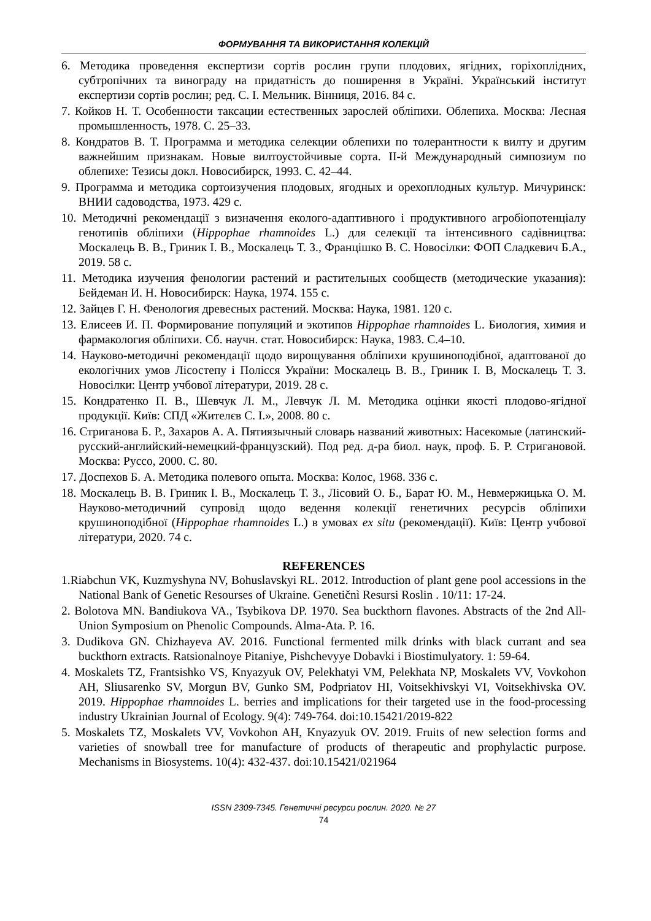ФОРМУВАННЯ ТА ВИКОРИСТАННЯ КОЛЕКЦІЙ
6. Методика проведення експертизи сортів рослин групи плодових, ягідних, горіхоплідних, субтропічних та винограду на придатність до поширення в Україні. Український інститут експертизи сортів рослин; ред. С. І. Мельник. Вінниця, 2016. 84 с.
7. Койков Н. Т. Особенности таксации естественных зарослей обліпихи. Облепиха. Москва: Лесная промышленность, 1978. С. 25–33.
8. Кондратов В. Т. Программа и методика селекции облепихи по толерантности к вилту и другим важнейшим признакам. Новые вилтоустойчивые сорта. ІІ-й Международный симпозиум по облепихе: Тезисы докл. Новосибирск, 1993. С. 42–44.
9. Программа и методика сортоизучения плодовых, ягодных и орехоплодных культур. Мичуринск: ВНИИ садоводства, 1973. 429 с.
10. Методичні рекомендації з визначення еколого-адаптивного і продуктивного агробіопотенціалу генотипів обліпихи (Hippophae rhamnoides L.) для селекції та інтенсивного садівництва: Москалець В. В., Гриник І. В., Москалець Т. З., Францішко В. С. Новосілки: ФОП Сладкевич Б.А., 2019. 58 с.
11. Методика изучения фенологии растений и растительных сообществ (методические указания): Бейдеман И. Н. Новосибирск: Наука, 1974. 155 с.
12. Зайцев Г. Н. Фенология древесных растений. Москва: Наука, 1981. 120 с.
13. Елисеев И. П. Формирование популяций и экотипов Hippophae rhamnoides L. Биология, химия и фармакология обліпихи. Сб. научн. стат. Новосибирск: Наука, 1983. С.4–10.
14. Науково-методичні рекомендації щодо вирощування обліпихи крушиноподібної, адаптованої до екологічних умов Лісостепу і Полісся України: Москалець В. В., Гриник І. В, Москалець Т. З. Новосілки: Центр учбової літератури, 2019. 28 с.
15. Кондратенко П. В., Шевчук Л. М., Левчук Л. М. Методика оцінки якості плодово-ягідної продукції. Київ: СПД «Жителєв С. І.», 2008. 80 с.
16. Стриганова Б. Р., Захаров А. А. Пятиязычный словарь названий животных: Насекомые (латинский-русский-английский-немецкий-французский). Под ред. д-ра биол. наук, проф. Б. Р. Стригановой. Москва: Руссо, 2000. С. 80.
17. Доспехов Б. А. Методика полевого опыта. Москва: Колос, 1968. 336 с.
18. Москалець В. В. Гриник І. В., Москалець Т. З., Лісовий О. Б., Барат Ю. М., Невмержицька О. М. Науково-методичний супровід щодо ведення колекції генетичних ресурсів обліпихи крушиноподібної (Hippophae rhamnoides L.) в умовах ex situ (рекомендації). Київ: Центр учбової літератури, 2020. 74 с.
REFERENCES
1.Riabchun VK, Kuzmyshyna NV, Bohuslavskyi RL. 2012. Introduction of plant gene pool accessions in the National Bank of Genetic Resourses of Ukraine. Genetičnì Resursi Roslin . 10/11: 17-24.
2. Bolotova MN. Bandiukova VA., Tsybikova DP. 1970. Sea buckthorn flavones. Abstracts of the 2nd All-Union Symposium on Phenolic Compounds. Alma-Ata. P. 16.
3. Dudikova GN. Chizhayeva AV. 2016. Functional fermented milk drinks with black currant and sea buckthorn extracts. Ratsionalnoye Pitaniye, Pishchevyye Dobavki i Biostimulyatory. 1: 59-64.
4. Moskalets TZ, Frantsishko VS, Knyazyuk OV, Pelekhatyi VM, Pelekhata NP, Moskalets VV, Vovkohon AH, Sliusarenko SV, Morgun BV, Gunko SM, Podpriatov HI, Voitsekhivskyi VI, Voitsekhivska OV. 2019. Hippophae rhamnoides L. berries and implications for their targeted use in the food-processing industry Ukrainian Journal of Ecology. 9(4): 749-764. doi:10.15421/2019-822
5. Moskalets TZ, Moskalets VV, Vovkohon AH, Knyazyuk OV. 2019. Fruits of new selection forms and varieties of snowball tree for manufacture of products of therapeutic and prophylactic purpose. Mechanisms in Biosystems. 10(4): 432-437. doi:10.15421/021964
ISSN 2309-7345. Генетичні ресурси рослин. 2020. № 27
74